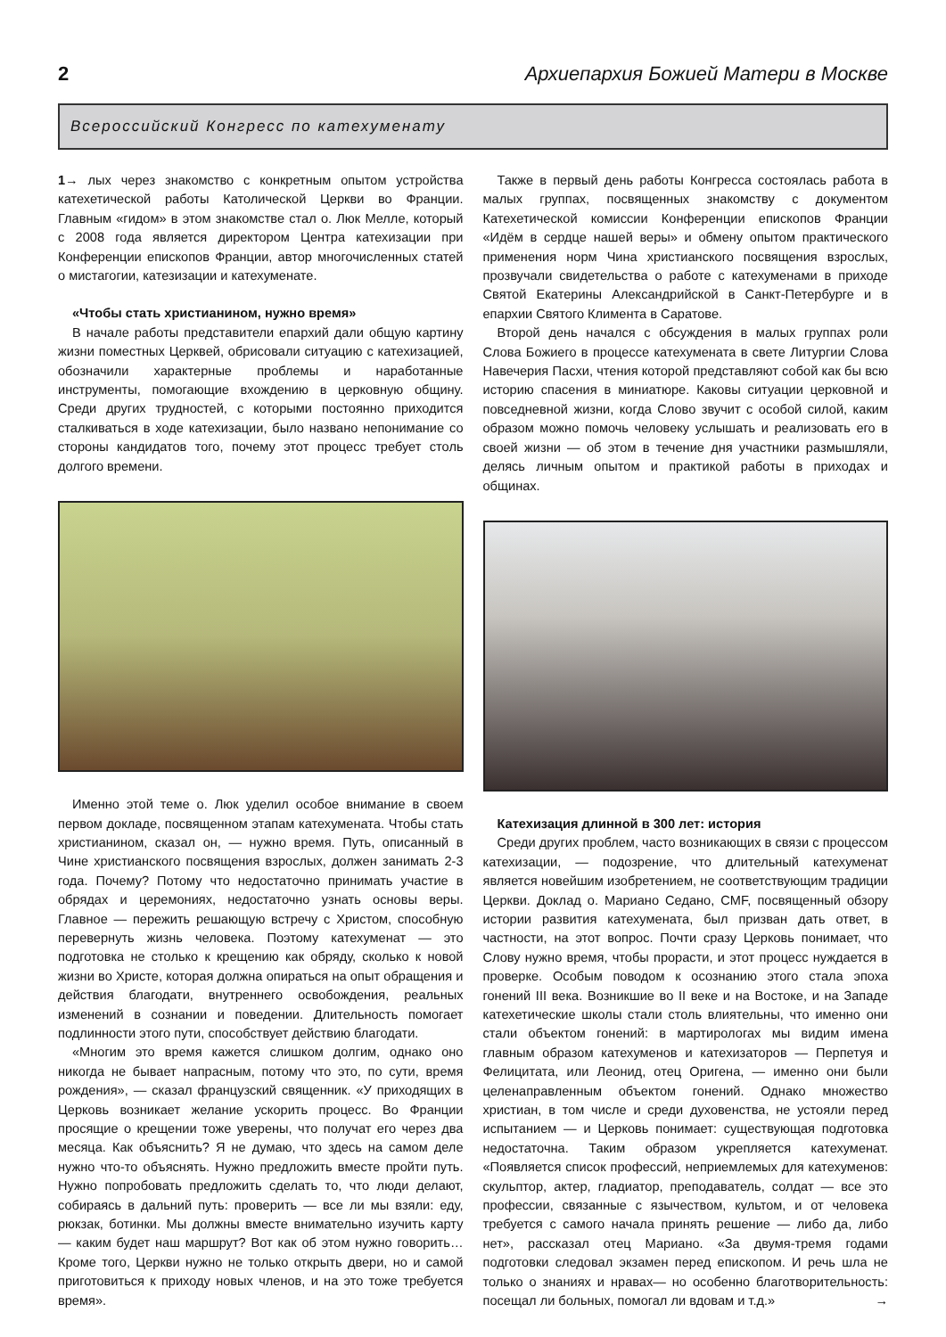2 Архиепархия Божией Матери в Москве
Всероссийский Конгресс по катехуменату
1→ лых через знакомство с конкретным опытом устройства катехетической работы Католической Церкви во Франции. Главным «гидом» в этом знакомстве стал о. Люк Мелле, который с 2008 года является директором Центра катехизации при Конференции епископов Франции, автор многочисленных статей о мистагогии, катезизации и катехуменате.
«Чтобы стать христианином, нужно время»
В начале работы представители епархий дали общую картину жизни поместных Церквей, обрисовали ситуацию с катехизацией, обозначили характерные проблемы и наработанные инструменты, помогающие вхождению в церковную общину. Среди других трудностей, с которыми постоянно приходится сталкиваться в ходе катехизации, было названо непонимание со стороны кандидатов того, почему этот процесс требует столь долгого времени.
Именно этой теме о. Люк уделил особое внимание в своем первом докладе, посвященном этапам катехумената. Чтобы стать христианином, сказал он, — нужно время. Путь, описанный в Чине христианского посвящения взрослых, должен занимать 2-3 года. Почему? Потому что недостаточно принимать участие в обрядах и церемониях, недостаточно узнать основы веры. Главное — пережить решающую встречу с Христом, способную перевернуть жизнь человека. Поэтому катехуменат — это подготовка не столько к крещению как обряду, сколько к новой жизни во Христе, которая должна опираться на опыт обращения и действия благодати, внутреннего освобождения, реальных изменений в сознании и поведении. Длительность помогает подлинности этого пути, способствует действию благодати.
«Многим это время кажется слишком долгим, однако оно никогда не бывает напрасным, потому что это, по сути, время рождения», — сказал французский священник. «У приходящих в Церковь возникает желание ускорить процесс. Во Франции просящие о крещении тоже уверены, что получат его через два месяца. Как объяснить? Я не думаю, что здесь на самом деле нужно что-то объяснять. Нужно предложить вместе пройти путь. Нужно попробовать предложить сделать то, что люди делают, собираясь в дальний путь: проверить — все ли мы взяли: еду, рюкзак, ботинки. Мы должны вместе внимательно изучить карту — каким будет наш маршрут? Вот как об этом нужно говорить… Кроме того, Церкви нужно не только открыть двери, но и самой приготовиться к приходу новых членов, и на это тоже требуется время».
Также в первый день работы Конгресса состоялась работа в малых группах, посвященных знакомству с документом Катехетической комиссии Конференции епископов Франции «Идём в сердце нашей веры» и обмену опытом практического применения норм Чина христианского посвящения взрослых, прозвучали свидетельства о работе с катехуменами в приходе Святой Екатерины Александрийской в Санкт-Петербурге и в епархии Святого Климента в Саратове.
Второй день начался с обсуждения в малых группах роли Слова Божиего в процессе катехумената в свете Литургии Слова Навечерия Пасхи, чтения которой представляют собой как бы всю историю спасения в миниатюре. Каковы ситуации церковной и повседневной жизни, когда Слово звучит с особой силой, каким образом можно помочь человеку услышать и реализовать его в своей жизни — об этом в течение дня участники размышляли, делясь личным опытом и практикой работы в приходах и общинах.
Катехизация длинной в 300 лет: история
Среди других проблем, часто возникающих в связи с процессом катехизации, — подозрение, что длительный катехуменат является новейшим изобретением, не соответствующим традиции Церкви. Доклад о. Мариано Седано, CMF, посвященный обзору истории развития катехумената, был призван дать ответ, в частности, на этот вопрос. Почти сразу Церковь понимает, что Слову нужно время, чтобы прорасти, и этот процесс нуждается в проверке. Особым поводом к осознанию этого стала эпоха гонений III века. Возникшие во II веке и на Востоке, и на Западе катехетические школы стали столь влиятельны, что именно они стали объектом гонений: в мартирологах мы видим имена главным образом катехуменов и катехизаторов — Перпетуя и Фелицитата, или Леонид, отец Оригена, — именно они были целенаправленным объектом гонений. Однако множество христиан, в том числе и среди духовенства, не устояли перед испытанием — и Церковь понимает: существующая подготовка недостаточна. Таким образом укрепляется катехуменат. «Появляется список профессий, неприемлемых для катехуменов: скульптор, актер, гладиатор, преподаватель, солдат — все это профессии, связанные с язычеством, культом, и от человека требуется с самого начала принять решение — либо да, либо нет», рассказал отец Мариано. «За двумя-тремя годами подготовки следовал экзамен перед епископом. И речь шла не только о знаниях и нравах— но особенно благотворительность: посещал ли больных, помогал ли вдовам и т.д.» →